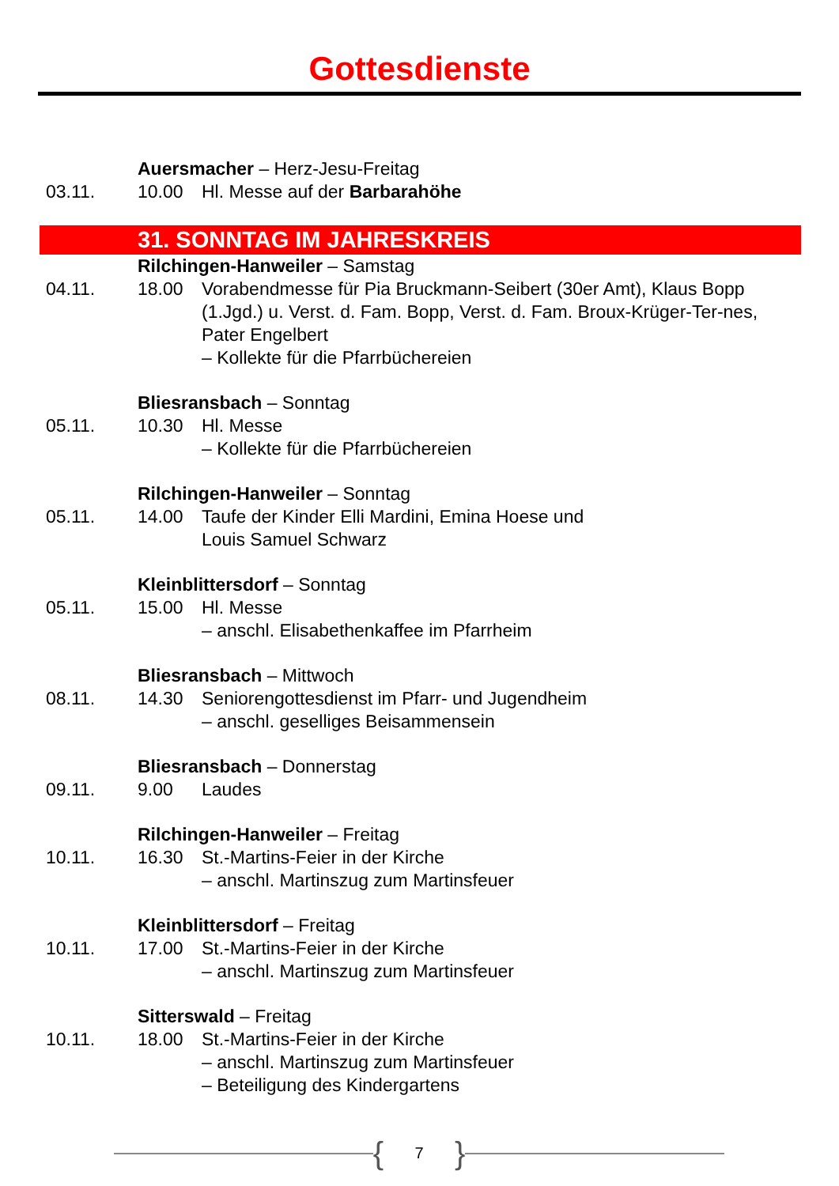Gottesdienste
Auersmacher – Herz-Jesu-Freitag
03.11.
10.00
Hl. Messe auf der Barbarahöhe
31. SONNTAG IM JAHRESKREIS
Rilchingen-Hanweiler – Samstag
04.11.
18.00
Vorabendmesse für Pia Bruckmann-Seibert (30er Amt), Klaus Bopp (1.Jgd.) u. Verst. d. Fam. Bopp, Verst. d. Fam. Broux-Krüger-Ter-nes, Pater Engelbert
– Kollekte für die Pfarrbüchereien
Bliesransbach – Sonntag
05.11.
10.30
Hl. Messe
– Kollekte für die Pfarrbüchereien
Rilchingen-Hanweiler – Sonntag
05.11.
14.00
Taufe der Kinder Elli Mardini, Emina Hoese und
Louis Samuel Schwarz
Kleinblittersdorf – Sonntag
05.11.
15.00
Hl. Messe
– anschl. Elisabethenkaffee im Pfarrheim
Bliesransbach – Mittwoch
08.11.
14.30
Seniorengottesdienst im Pfarr- und Jugendheim
– anschl. geselliges Beisammensein
Bliesransbach – Donnerstag
09.11.
9.00
Laudes
Rilchingen-Hanweiler – Freitag
10.11.
16.30
St.-Martins-Feier in der Kirche
– anschl. Martinszug zum Martinsfeuer
Kleinblittersdorf – Freitag
10.11.
17.00
St.-Martins-Feier in der Kirche
– anschl. Martinszug zum Martinsfeuer
Sitterswald – Freitag
10.11.
18.00
St.-Martins-Feier in der Kirche
– anschl. Martinszug zum Martinsfeuer
– Beteiligung des Kindergartens
{
7
}